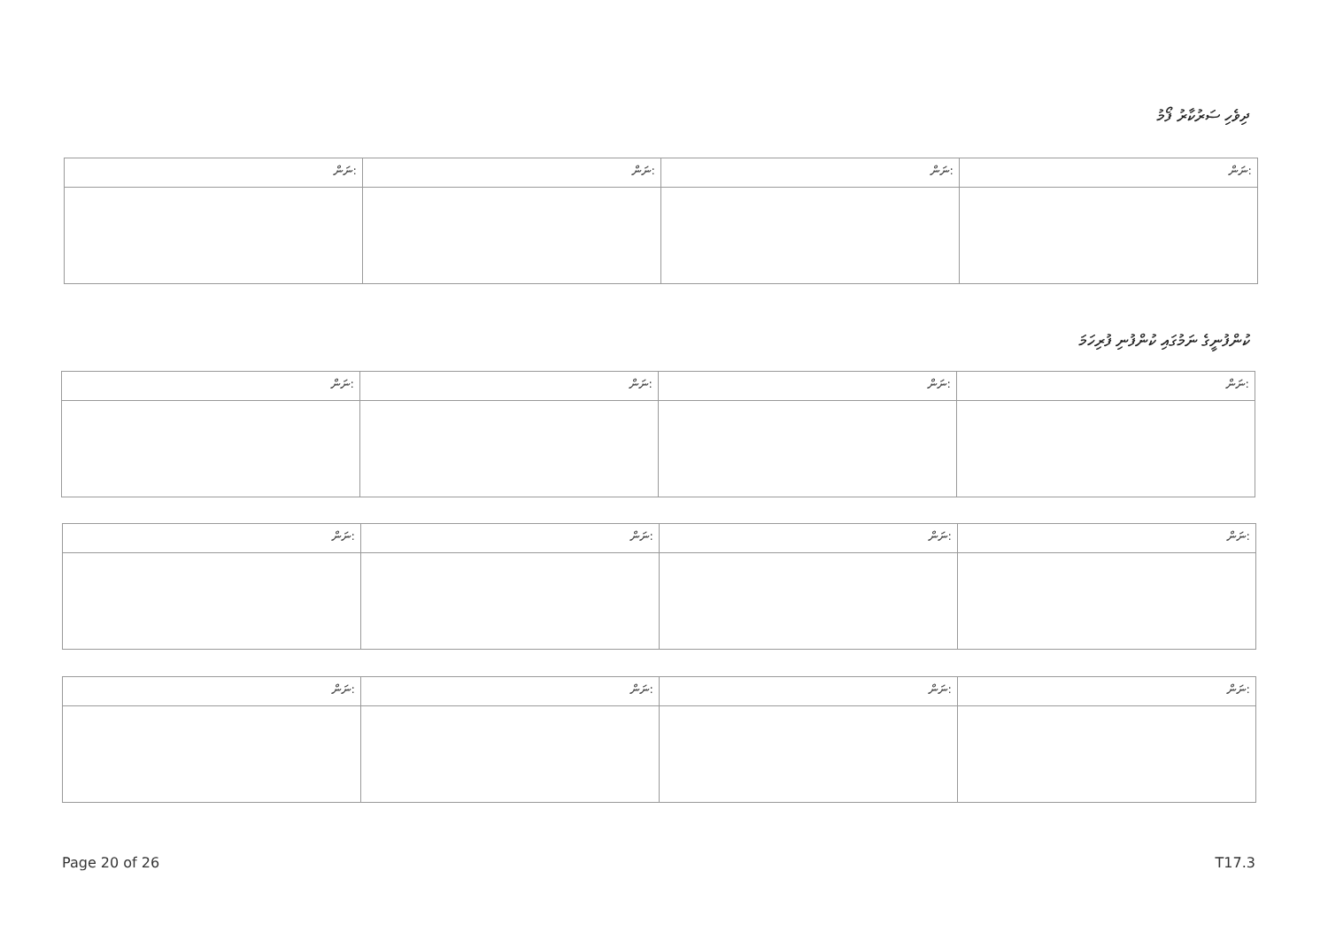ދިވެހި ސަރުކާރު ފޯމު
| ނަން: | ނަން: | ނަން: | ނަން: |
ކުންފުނީގެ ނަމުގައި ކުންފުނި ފުރިހަމަ
| ނަން: | ނަން: | ނަން: | ނަން: |
| ނަން: | ނަން: | ނަން: | ނަން: |
| ނަން: | ނަން: | ނަން: | ނަން: |
Page 20 of 26 T17.3